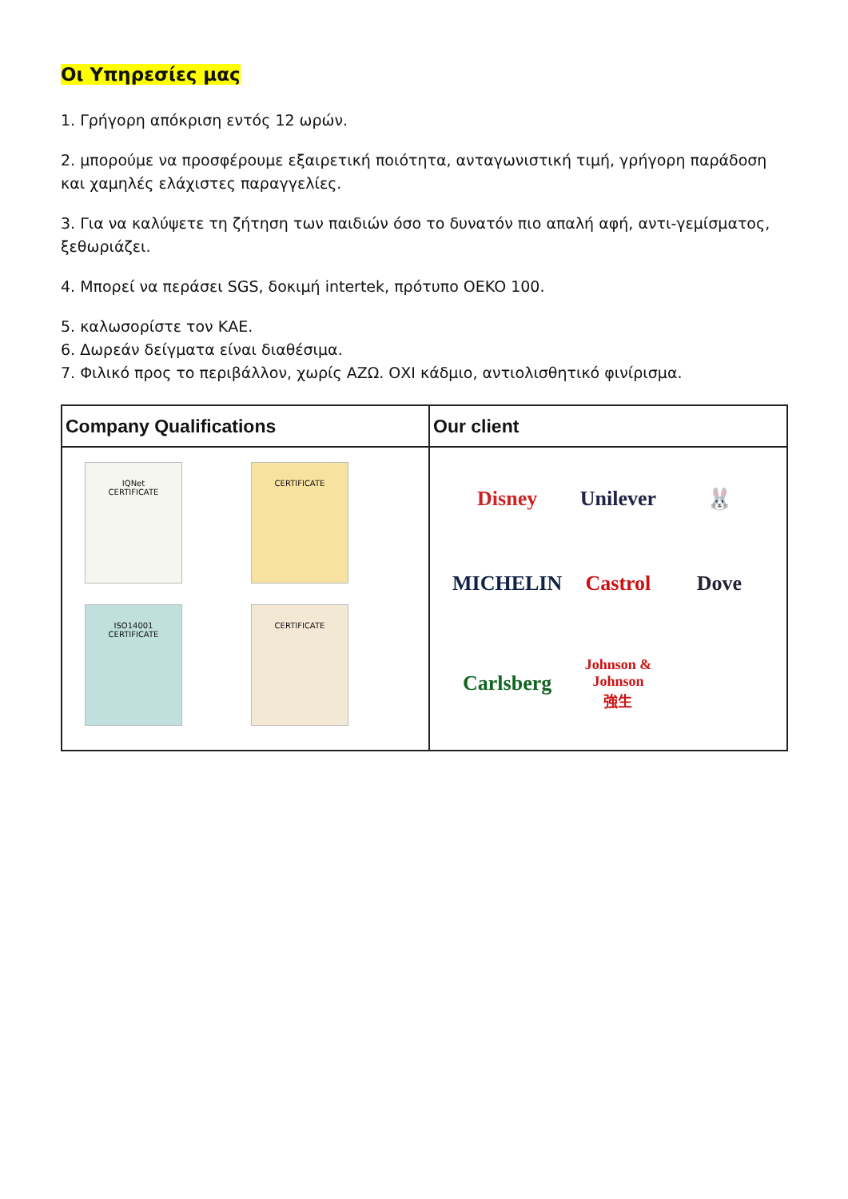Οι Υπηρεσίες μας
1. Γρήγορη απόκριση εντός 12 ωρών.
2. μπορούμε να προσφέρουμε εξαιρετική ποιότητα, ανταγωνιστική τιμή, γρήγορη παράδοση και χαμηλές ελάχιστες παραγγελίες.
3. Για να καλύψετε τη ζήτηση των παιδιών όσο το δυνατόν πιο απαλή αφή, αντι-γεμίσματος, ξεθωριάζει.
4. Μπορεί να περάσει SGS, δοκιμή intertek, πρότυπο OEKO 100.
5. καλωσορίστε τον ΚΑΕ.
6. Δωρεάν δείγματα είναι διαθέσιμα.
7. Φιλικό προς το περιβάλλον, χωρίς ΑΖΩ. ΟΧΙ κάδμιο, αντιολισθητικό φινίρισμα.
Company Qualifications
IQNet
CERTIFICATE
CERTIFICATE
ISO14001
CERTIFICATE
CERTIFICATE
Our client
Disney
Unilever
🐰
MICHELIN
Castrol
Dove
Carlsberg
Johnson & Johnson
強生